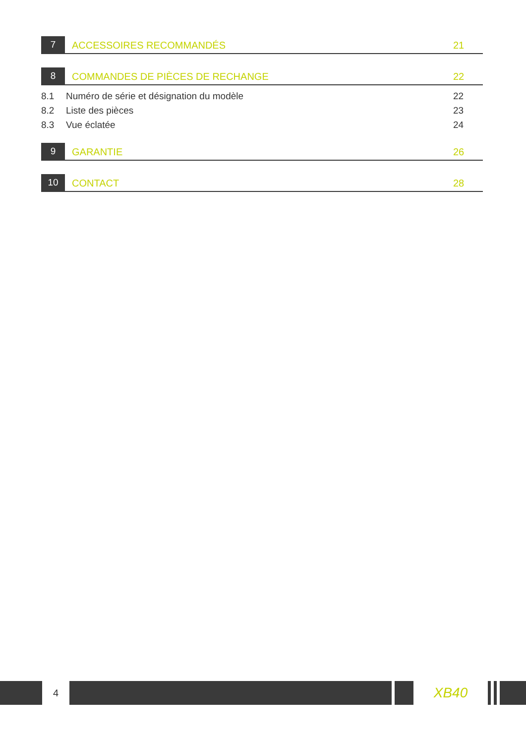7
ACCESSOIRES RECOMMANDÉS
21
8
COMMANDES DE PIÈCES DE RECHANGE
22
8.1 Numéro de série et désignation du modèle 22
8.2 Liste des pièces 23
8.3 Vue éclatée 24
9
GARANTIE
26
10
CONTACT
28
4
XB40